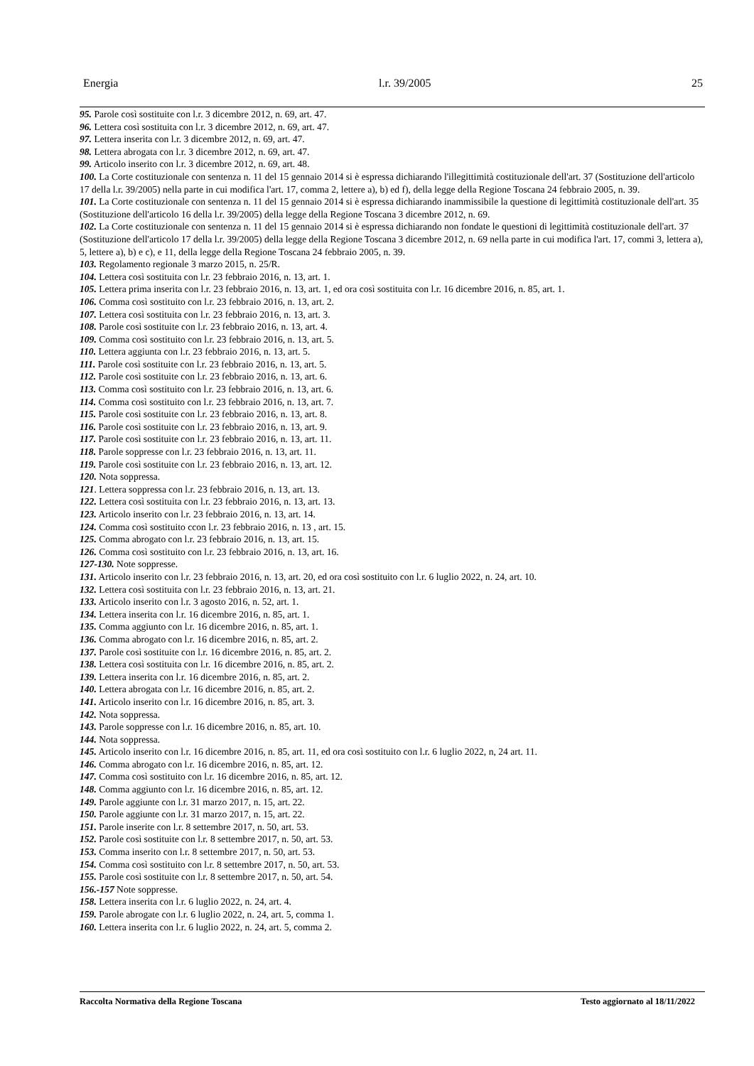Energia l.r. 39/2005 25
95. Parole così sostituite con l.r. 3 dicembre 2012, n. 69, art. 47.
96. Lettera così sostituita con l.r. 3 dicembre 2012, n. 69, art. 47.
97. Lettera inserita con l.r. 3 dicembre 2012, n. 69, art. 47.
98. Lettera abrogata con l.r. 3 dicembre 2012, n. 69, art. 47.
99. Articolo inserito con l.r. 3 dicembre 2012, n. 69, art. 48.
100. La Corte costituzionale con sentenza n. 11 del 15 gennaio 2014 si è espressa dichiarando l'illegittimità costituzionale dell'art. 37 (Sostituzione dell'articolo 17 della l.r. 39/2005) nella parte in cui modifica l'art. 17, comma 2, lettere a), b) ed f), della legge della Regione Toscana 24 febbraio 2005, n. 39.
101. La Corte costituzionale con sentenza n. 11 del 15 gennaio 2014 si è espressa dichiarando inammissibile la questione di legittimità costituzionale dell'art. 35 (Sostituzione dell'articolo 16 della l.r. 39/2005) della legge della Regione Toscana 3 dicembre 2012, n. 69.
102. La Corte costituzionale con sentenza n. 11 del 15 gennaio 2014 si è espressa dichiarando non fondate le questioni di legittimità costituzionale dell'art. 37 (Sostituzione dell'articolo 17 della l.r. 39/2005) della legge della Regione Toscana 3 dicembre 2012, n. 69 nella parte in cui modifica l'art. 17, commi 3, lettera a), 5, lettere a), b) e c), e 11, della legge della Regione Toscana 24 febbraio 2005, n. 39.
103. Regolamento regionale 3 marzo 2015, n. 25/R.
104. Lettera così sostituita con l.r. 23 febbraio 2016, n. 13, art. 1.
105. Lettera prima inserita con l.r. 23 febbraio 2016, n. 13, art. 1, ed ora così sostituita con l.r. 16 dicembre 2016, n. 85, art. 1.
106. Comma così sostituito con l.r. 23 febbraio 2016, n. 13, art. 2.
107. Lettera così sostituita con l.r. 23 febbraio 2016, n. 13, art. 3.
108. Parole così sostituite con l.r. 23 febbraio 2016, n. 13, art. 4.
109. Comma così sostituito con l.r. 23 febbraio 2016, n. 13, art. 5.
110. Lettera aggiunta con l.r. 23 febbraio 2016, n. 13, art. 5.
111. Parole così sostituite con l.r. 23 febbraio 2016, n. 13, art. 5.
112. Parole così sostituite con l.r. 23 febbraio 2016, n. 13, art. 6.
113. Comma così sostituito con l.r. 23 febbraio 2016, n. 13, art. 6.
114. Comma così sostituito con l.r. 23 febbraio 2016, n. 13, art. 7.
115. Parole così sostituite con l.r. 23 febbraio 2016, n. 13, art. 8.
116. Parole così sostituite con l.r. 23 febbraio 2016, n. 13, art. 9.
117. Parole così sostituite con l.r. 23 febbraio 2016, n. 13, art. 11.
118. Parole soppresse con l.r. 23 febbraio 2016, n. 13, art. 11.
119. Parole così sostituite con l.r. 23 febbraio 2016, n. 13, art. 12.
120. Nota soppressa.
121. Lettera soppressa con l.r. 23 febbraio 2016, n. 13, art. 13.
122. Lettera così sostituita con l.r. 23 febbraio 2016, n. 13, art. 13.
123. Articolo inserito con l.r. 23 febbraio 2016, n. 13, art. 14.
124. Comma così sostituito ccon l.r. 23 febbraio 2016, n. 13 , art. 15.
125. Comma abrogato con l.r. 23 febbraio 2016, n. 13, art. 15.
126. Comma così sostituito con l.r. 23 febbraio 2016, n. 13, art. 16.
127-130. Note soppresse.
131. Articolo inserito con l.r. 23 febbraio 2016, n. 13, art. 20, ed ora così sostituito con l.r. 6 luglio 2022, n. 24, art. 10.
132. Lettera così sostituita con l.r. 23 febbraio 2016, n. 13, art. 21.
133. Articolo inserito con l.r. 3 agosto 2016, n. 52, art. 1.
134. Lettera inserita con l.r. 16 dicembre 2016, n. 85, art. 1.
135. Comma aggiunto con l.r. 16 dicembre 2016, n. 85, art. 1.
136. Comma abrogato con l.r. 16 dicembre 2016, n. 85, art. 2.
137. Parole così sostituite con l.r. 16 dicembre 2016, n. 85, art. 2.
138. Lettera così sostituita con l.r. 16 dicembre 2016, n. 85, art. 2.
139. Lettera inserita con l.r. 16 dicembre 2016, n. 85, art. 2.
140. Lettera abrogata con l.r. 16 dicembre 2016, n. 85, art. 2.
141. Articolo inserito con l.r. 16 dicembre 2016, n. 85, art. 3.
142. Nota soppressa.
143. Parole soppresse con l.r. 16 dicembre 2016, n. 85, art. 10.
144. Nota soppressa.
145. Articolo inserito con l.r. 16 dicembre 2016, n. 85, art. 11, ed ora così sostituito con l.r. 6 luglio 2022, n, 24 art. 11.
146. Comma abrogato con l.r. 16 dicembre 2016, n. 85, art. 12.
147. Comma così sostituito con l.r. 16 dicembre 2016, n. 85, art. 12.
148. Comma aggiunto con l.r. 16 dicembre 2016, n. 85, art. 12.
149. Parole aggiunte con l.r. 31 marzo 2017, n. 15, art. 22.
150. Parole aggiunte con l.r. 31 marzo 2017, n. 15, art. 22.
151. Parole inserite con l.r. 8 settembre 2017, n. 50, art. 53.
152. Parole così sostituite con l.r. 8 settembre 2017, n. 50, art. 53.
153. Comma inserito con l.r. 8 settembre 2017, n. 50, art. 53.
154. Comma così sostituito con l.r. 8 settembre 2017, n. 50, art. 53.
155. Parole così sostituite con l.r. 8 settembre 2017, n. 50, art. 54.
156.-157 Note soppresse.
158. Lettera inserita con l.r. 6 luglio 2022, n. 24, art. 4.
159. Parole abrogate con l.r. 6 luglio 2022, n. 24, art. 5, comma 1.
160. Lettera inserita con l.r. 6 luglio 2022, n. 24, art. 5, comma 2.
Raccolta Normativa della Regione Toscana Testo aggiornato al 18/11/2022